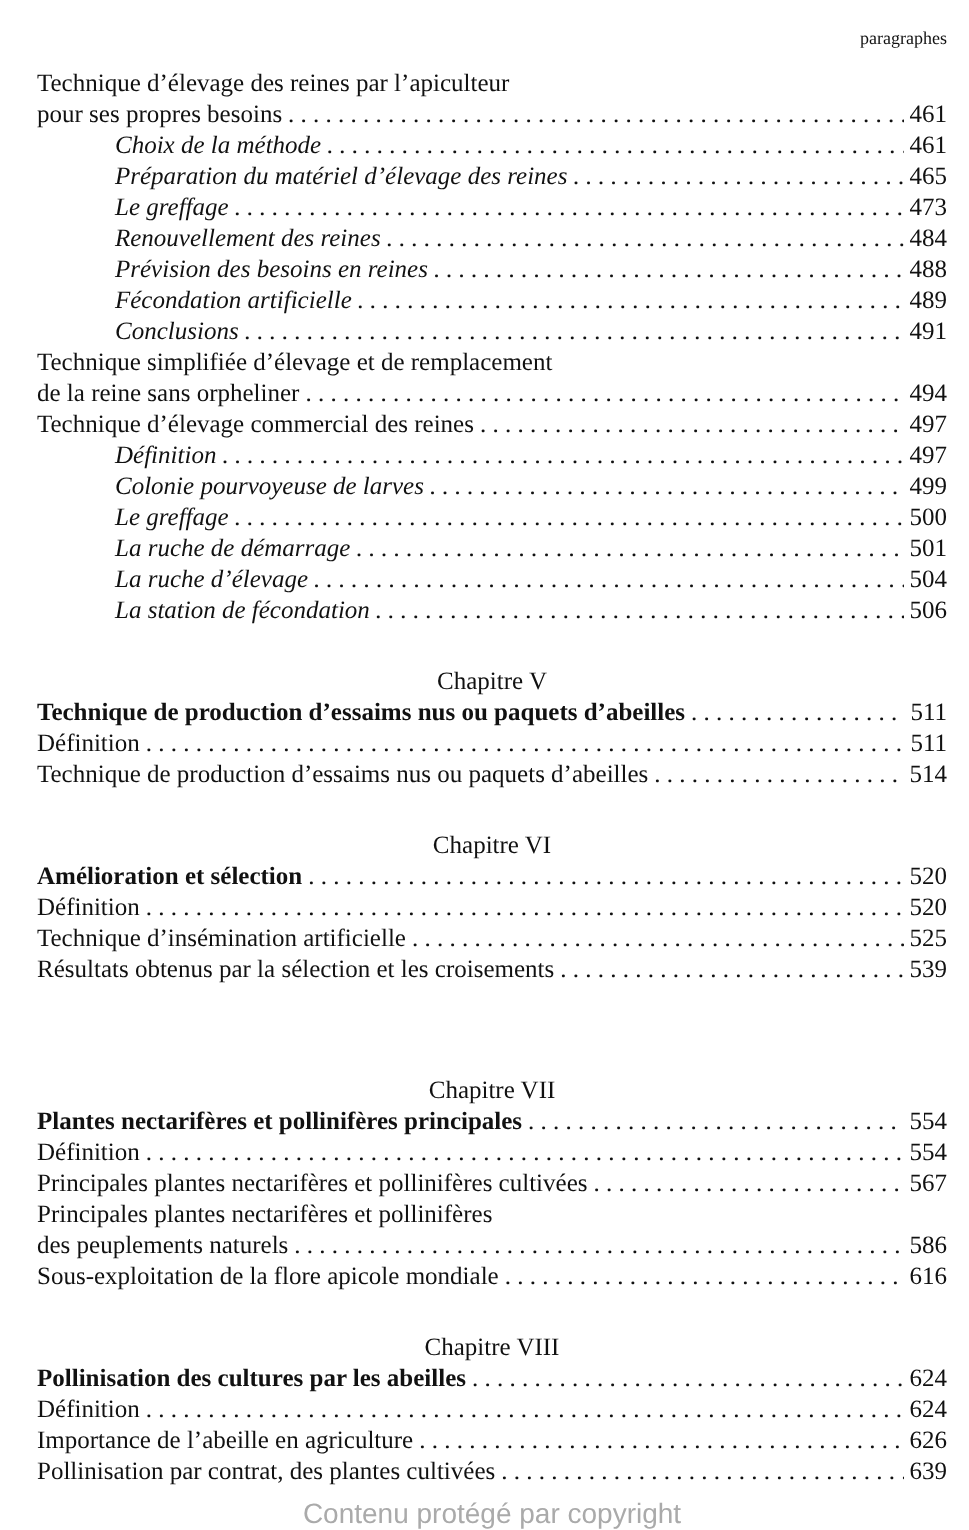paragraphes
Technique d’élevage des reines par l’apiculteur
pour ses propres besoins 461
Choix de la méthode 461
Préparation du matériel d’élevage des reines 465
Le greffage 473
Renouvellement des reines 484
Prévision des besoins en reines 488
Fécondation artificielle 489
Conclusions 491
Technique simplifiée d’élevage et de remplacement
de la reine sans orpheliner 494
Technique d’élevage commercial des reines 497
Définition 497
Colonie pourvoyeuse de larves 499
Le greffage 500
La ruche de démarrage 501
La ruche d’élevage 504
La station de fécondation 506
Chapitre V
Technique de production d’essaims nus ou paquets d’abeilles 511
Définition 511
Technique de production d’essaims nus ou paquets d’abeilles 514
Chapitre VI
Amélioration et sélection 520
Définition 520
Technique d’insémination artificielle 525
Résultats obtenus par la sélection et les croisements 539
Chapitre VII
Plantes nectarifères et pollinifères principales 554
Définition 554
Principales plantes nectarifères et pollinifères cultivées 567
Principales plantes nectarifères et pollinifères
des peuplements naturels 586
Sous-exploitation de la flore apicole mondiale 616
Chapitre VIII
Pollinisation des cultures par les abeilles 624
Définition 624
Importance de l’abeille en agriculture 626
Pollinisation par contrat, des plantes cultivées 639
Contenu protégé par copyright